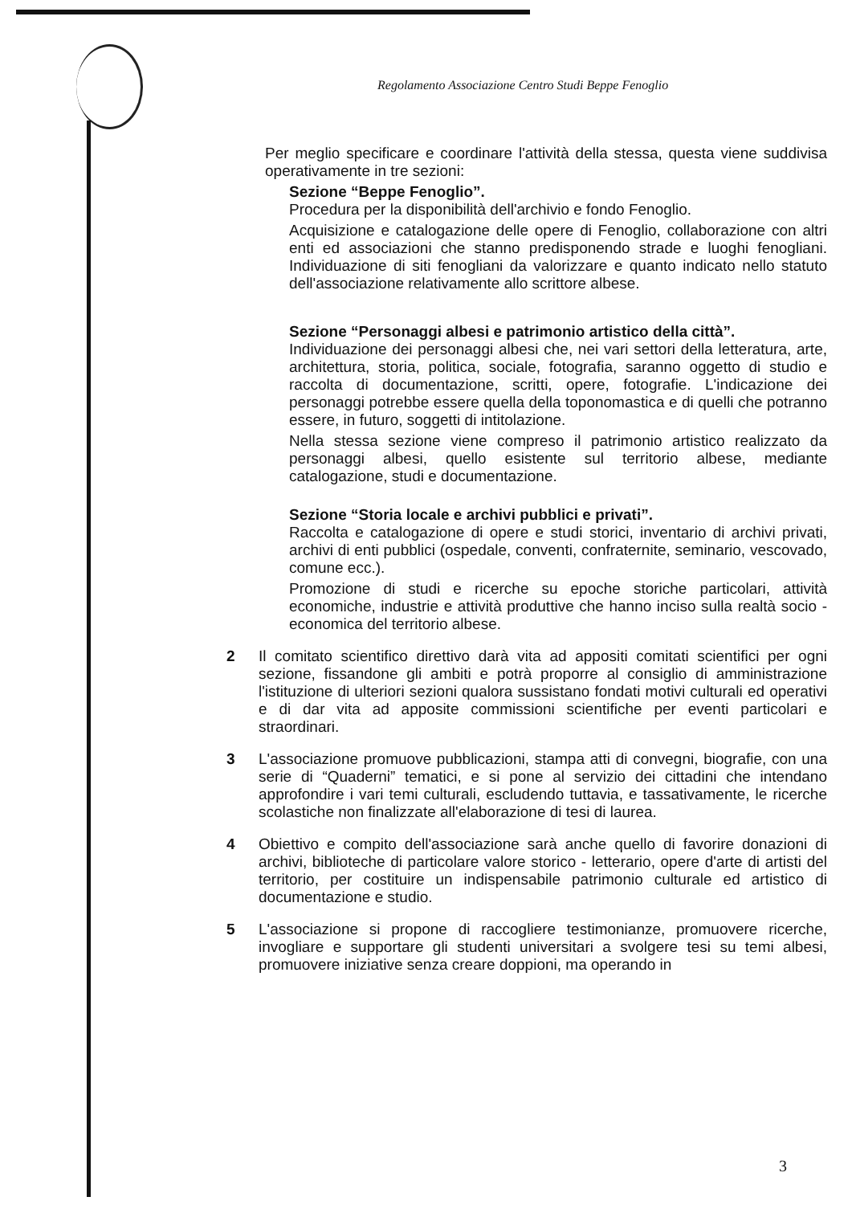Regolamento Associazione Centro Studi Beppe Fenoglio
Per meglio specificare e coordinare l'attività della stessa, questa viene suddivisa operativamente in tre sezioni:
Sezione “Beppe Fenoglio”.
Procedura per la disponibilità dell'archivio e fondo Fenoglio.
Acquisizione e catalogazione delle opere di Fenoglio, collaborazione con altri enti ed associazioni che stanno predisponendo strade e luoghi fenogliani. Individuazione di siti fenogliani da valorizzare e quanto indicato nello statuto dell'associazione relativamente allo scrittore albese.
Sezione “Personaggi albesi e patrimonio artistico della città”.
Individuazione dei personaggi albesi che, nei vari settori della letteratura, arte, architettura, storia, politica, sociale, fotografia, saranno oggetto di studio e raccolta di documentazione, scritti, opere, fotografie. L'indicazione dei personaggi potrebbe essere quella della toponomastica e di quelli che potranno essere, in futuro, soggetti di intitolazione.
Nella stessa sezione viene compreso il patrimonio artistico realizzato da personaggi albesi, quello esistente sul territorio albese, mediante catalogazione, studi e documentazione.
Sezione “Storia locale e archivi pubblici e privati”.
Raccolta e catalogazione di opere e studi storici, inventario di archivi privati, archivi di enti pubblici (ospedale, conventi, confraternite, seminario, vescovado, comune ecc.).
Promozione di studi e ricerche su epoche storiche particolari, attività economiche, industrie e attività produttive che hanno inciso sulla realtà socio - economica del territorio albese.
2 Il comitato scientifico direttivo darà vita ad appositi comitati scientifici per ogni sezione, fissandone gli ambiti e potrà proporre al consiglio di amministrazione l'istituzione di ulteriori sezioni qualora sussistano fondati motivi culturali ed operativi e di dar vita ad apposite commissioni scientifiche per eventi particolari e straordinari.
3 L'associazione promuove pubblicazioni, stampa atti di convegni, biografie, con una serie di “Quaderni” tematici, e si pone al servizio dei cittadini che intendano approfondire i vari temi culturali, escludendo tuttavia, e tassativamente, le ricerche scolastiche non finalizzate all'elaborazione di tesi di laurea.
4 Obiettivo e compito dell'associazione sarà anche quello di favorire donazioni di archivi, biblioteche di particolare valore storico - letterario, opere d'arte di artisti del territorio, per costituire un indispensabile patrimonio culturale ed artistico di documentazione e studio.
5 L'associazione si propone di raccogliere testimonianze, promuovere ricerche, invogliare e supportare gli studenti universitari a svolgere tesi su temi albesi, promuovere iniziative senza creare doppioni, ma operando in
3